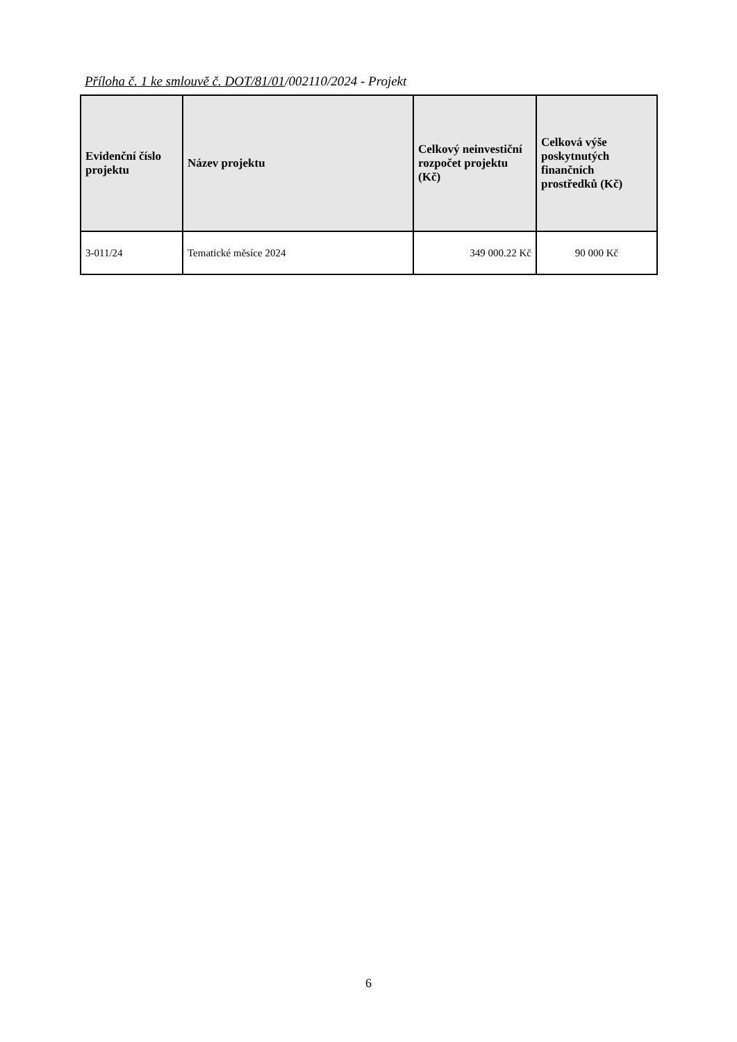Příloha č. 1 ke smlouvě č. DOT/81/01/002110/2024 - Projekt
| Evidenční číslo projektu | Název projektu | Celkový neinvestiční rozpočet projektu (Kč) | Celková výše poskytnutých finančních prostředků (Kč) |
| --- | --- | --- | --- |
| 3-011/24 | Tematické měsíce 2024 | 349 000.22 Kč | 90 000 Kč |
6